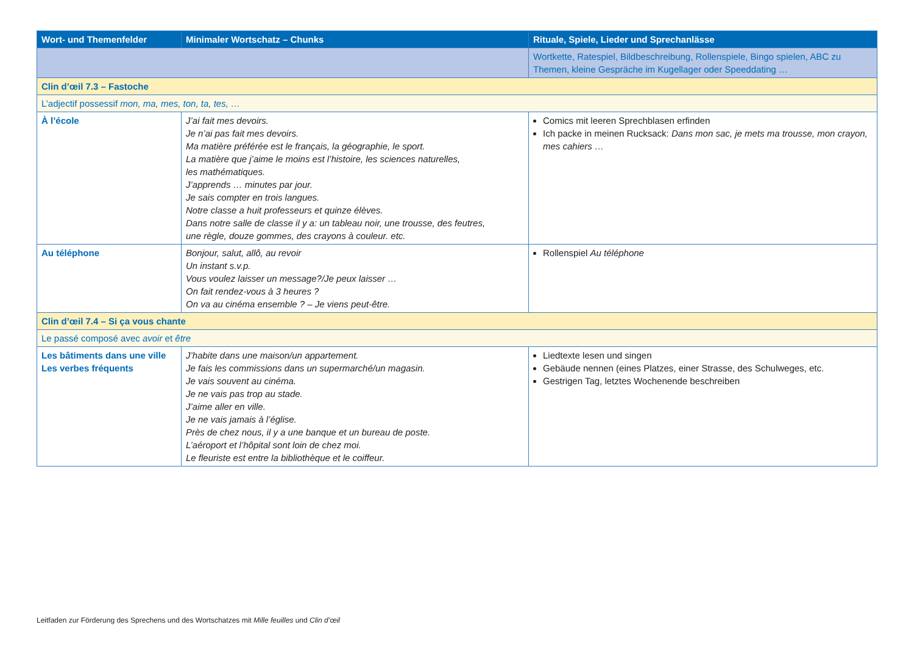| Wort- und Themenfelder | Minimaler Wortschatz – Chunks | Rituale, Spiele, Lieder und Sprechanlässe |
| --- | --- | --- |
| | | Wortkette, Ratespiel, Bildbeschreibung, Rollenspiele, Bingo spielen, ABC zu Themen, kleine Gespräche im Kugellager oder Speeddating … |
| Clin d’œil 7.3 – Fastoche | | |
| L’adjectif possessif mon, ma, mes, ton, ta, tes, … | | |
| À l’école | J’ai fait mes devoirs. Je n’ai pas fait mes devoirs. Ma matière préférée est le français, la géographie, le sport. La matière que j’aime le moins est l’histoire, les sciences naturelles, les mathématiques. J’apprends … minutes par jour. Je sais compter en trois langues. Notre classe a huit professeurs et quinze élèves. Dans notre salle de classe il y a: un tableau noir, une trousse, des feutres, une règle, douze gommes, des crayons à couleur. etc. | Comics mit leeren Sprechblasen erfinden Ich packe in meinen Rucksack: Dans mon sac, je mets ma trousse, mon crayon, mes cahiers … |
| Au téléphone | Bonjour, salut, allô, au revoir Un instant s.v.p. Vous voulez laisser un message?/Je peux laisser … On fait rendez-vous à 3 heures ? On va au cinéma ensemble ? – Je viens peut-être. | Rollenspiel Au téléphone |
| Clin d’œil 7.4 – Si ça vous chante | | |
| Le passé composé avec avoir et être | | |
| Les bâtiments dans une ville Les verbes fréquents | J’habite dans une maison/un appartement. Je fais les commissions dans un supermarché/un magasin. Je vais souvent au cinéma. Je ne vais pas trop au stade. J’aime aller en ville. Je ne vais jamais à l’église. Près de chez nous, il y a une banque et un bureau de poste. L’aéroport et l’hôpital sont loin de chez moi. Le fleuriste est entre la bibliothèque et le coiffeur. | Liedtexte lesen und singen Gebäude nennen (eines Platzes, einer Strasse, des Schulweges, etc. Gestrigen Tag, letztes Wochenende beschreiben |
Leitfaden zur Förderung des Sprechens und des Wortschatzes mit Mille feuilles und Clin d’œil